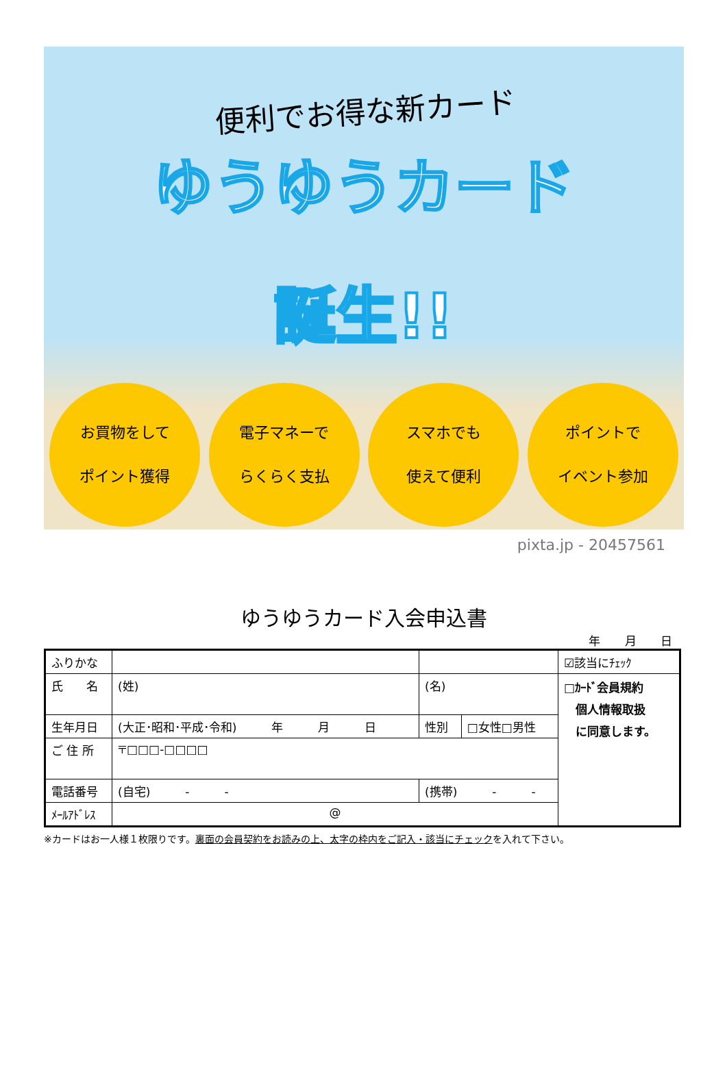便利でお得な新カード
ゆうゆうカード
誕生!!
お買物をして
ポイント獲得
電子マネーで
らくらく支払
スマホでも
使えて便利
ポイントで
イベント参加
pixta.jp - 20457561
ゆうゆうカード入会申込書
年 月 日
| ふりかな | | | | | ☑該当にﾁｪｯｸ |
| 氏 名 | (姓) | (名) | | | □ｶｰﾄﾞ会員規約 個人情報取扱 に同意します。 |
| 生年月日 | (大正･昭和･平成･令和) 年 月 日 | | 性別 | □女性□男性 | |
| ご 住 所 | 〒□□□-□□□□ | | | | |
| 電話番号 | (自宅) - - | (携帯) - - | | | |
| ﾒｰﾙｱﾄﾞﾚｽ | @ | | | | |
※カードはお一人様１枚限りです。裏面の会員契約をお読みの上、太字の枠内をご記入・該当にチェックを入れて下さい。